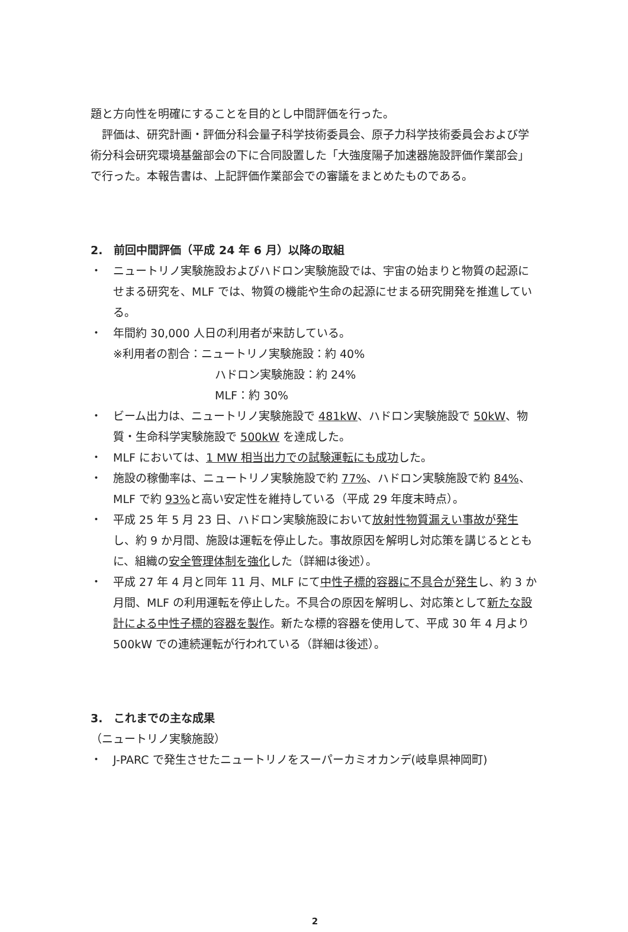題と方向性を明確にすることを目的とし中間評価を行った。
　評価は、研究計画・評価分科会量子科学技術委員会、原子力科学技術委員会および学術分科会研究環境基盤部会の下に合同設置した「大強度陽子加速器施設評価作業部会」で行った。本報告書は、上記評価作業部会での審議をまとめたものである。
2.　前回中間評価（平成 24 年 6 月）以降の取組
・ ニュートリノ実験施設およびハドロン実験施設では、宇宙の始まりと物質の起源にせまる研究を、MLF では、物質の機能や生命の起源にせまる研究開発を推進している。
・ 年間約 30,000 人日の利用者が来訪している。
※利用者の割合：ニュートリノ実験施設：約 40%
ハドロン実験施設：約 24%
MLF：約 30%
・ ビーム出力は、ニュートリノ実験施設で 481kW、ハドロン実験施設で 50kW、物質・生命科学実験施設で 500kW を達成した。
・ MLF においては、1 MW 相当出力での試験運転にも成功した。
・ 施設の稼働率は、ニュートリノ実験施設で約 77%、ハドロン実験施設で約 84%、MLF で約 93% と高い安定性を維持している（平成 29 年度末時点）。
・ 平成 25 年 5 月 23 日、ハドロン実験施設において放射性物質漏えい事故が発生し、約 9 か月間、施設は運転を停止した。事故原因を解明し対応策を講じるとともに、組織の安全管理体制を強化した（詳細は後述）。
・ 平成 27 年 4 月と同年 11 月、MLF にて中性子標的容器に不具合が発生し、約 3 か月間、MLF の利用運転を停止した。不具合の原因を解明し、対応策として新たな設計による中性子標的容器を製作。新たな標的容器を使用して、平成 30 年 4 月より 500kW での連続運転が行われている（詳細は後述）。
3.　これまでの主な成果
（ニュートリノ実験施設）
・ J-PARC で発生させたニュートリノをスーパーカミオカンデ(岐阜県神岡町)
2